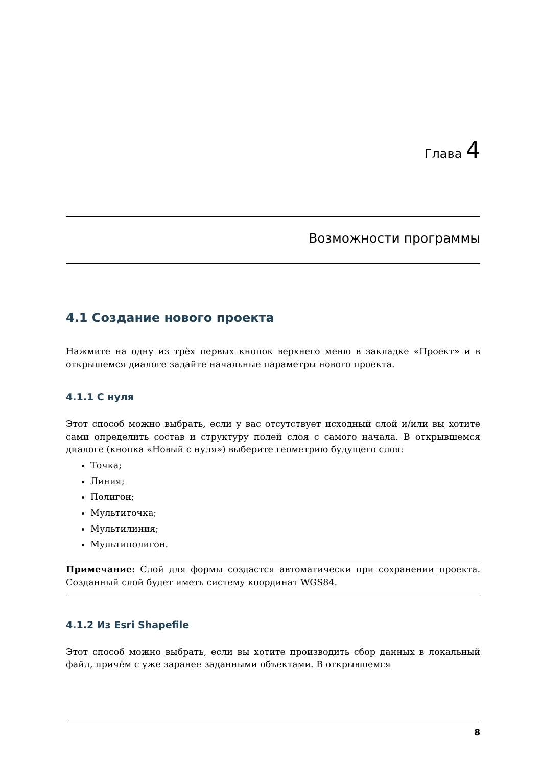Глава 4
Возможности программы
4.1 Создание нового проекта
Нажмите на одну из трёх первых кнопок верхнего меню в закладке «Проект» и в открышемся диалоге задайте начальные параметры нового проекта.
4.1.1 С нуля
Этот способ можно выбрать, если у вас отсутствует исходный слой и/или вы хотите сами определить состав и структуру полей слоя с самого начала. В открывшемся диалоге (кнопка «Новый с нуля») выберите геометрию будущего слоя:
Точка;
Линия;
Полигон;
Мультиточка;
Мультилиния;
Мультиполигон.
Примечание: Слой для формы создастся автоматически при сохранении проекта. Созданный слой будет иметь систему координат WGS84.
4.1.2 Из Esri Shapefile
Этот способ можно выбрать, если вы хотите производить сбор данных в локальный файл, причём с уже заранее заданными объектами. В открывшемся
8